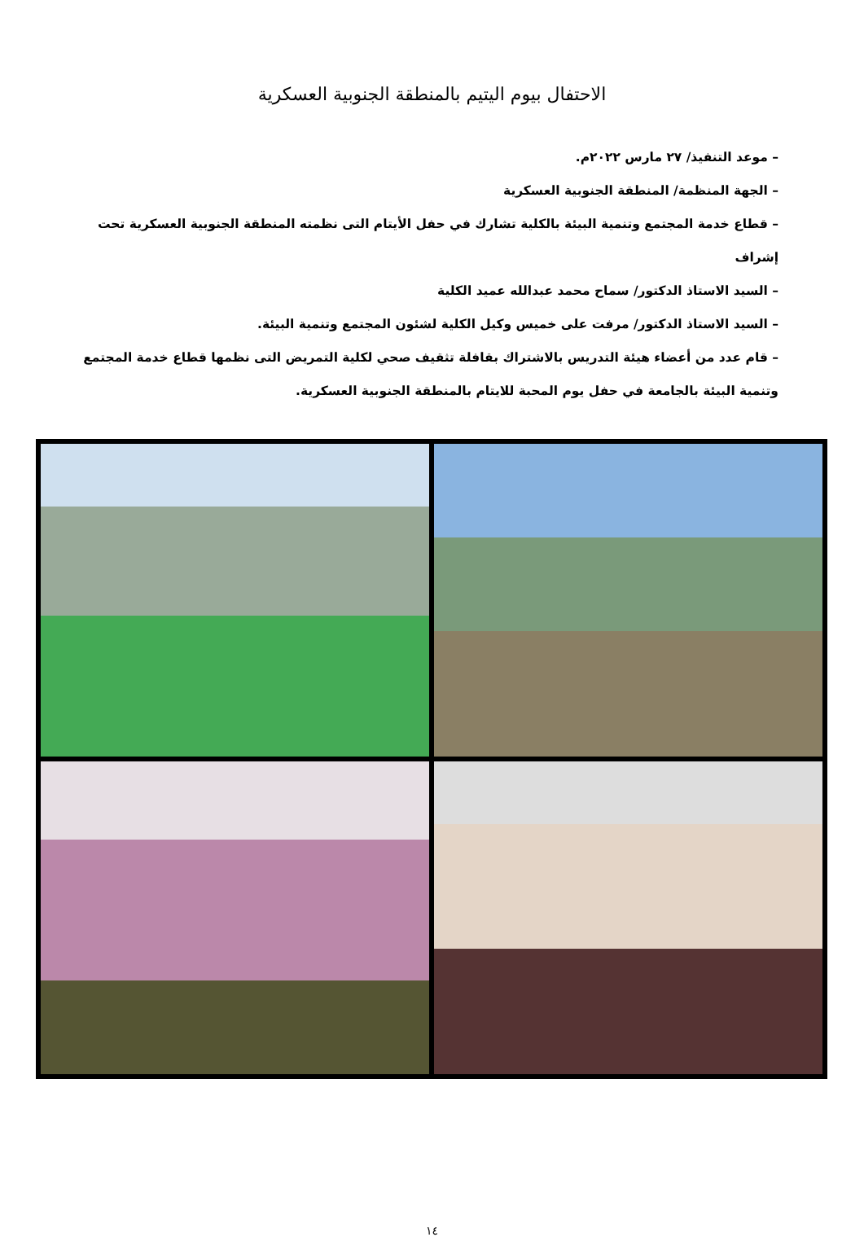الاحتفال بيوم اليتيم بالمنطقة الجنوبية العسكرية
– موعد التنفيذ/ ٢٧ مارس ٢٠٢٢م.
– الجهة المنظمة/ المنطقة الجنوبية العسكرية
– قطاع خدمة المجتمع وتنمية البيئة بالكلية تشارك في حفل الأيتام التى نظمته المنطقة الجنوبية العسكرية تحت إشراف
– السيد الاستاذ الدكتور/ سماح محمد عبدالله عميد الكلية
– السيد الاستاذ الدكتور/ مرفت على خميس وكيل الكلية لشئون المجتمع وتنمية البيئة.
– قام عدد من أعضاء هيئة التدريس بالاشتراك بقافلة تثقيف صحي لكلية التمريض التى نظمها قطاع خدمة المجتمع وتنمية البيئة بالجامعة في حفل يوم المحبة للايتام بالمنطقة الجنوبية العسكرية.
١٤